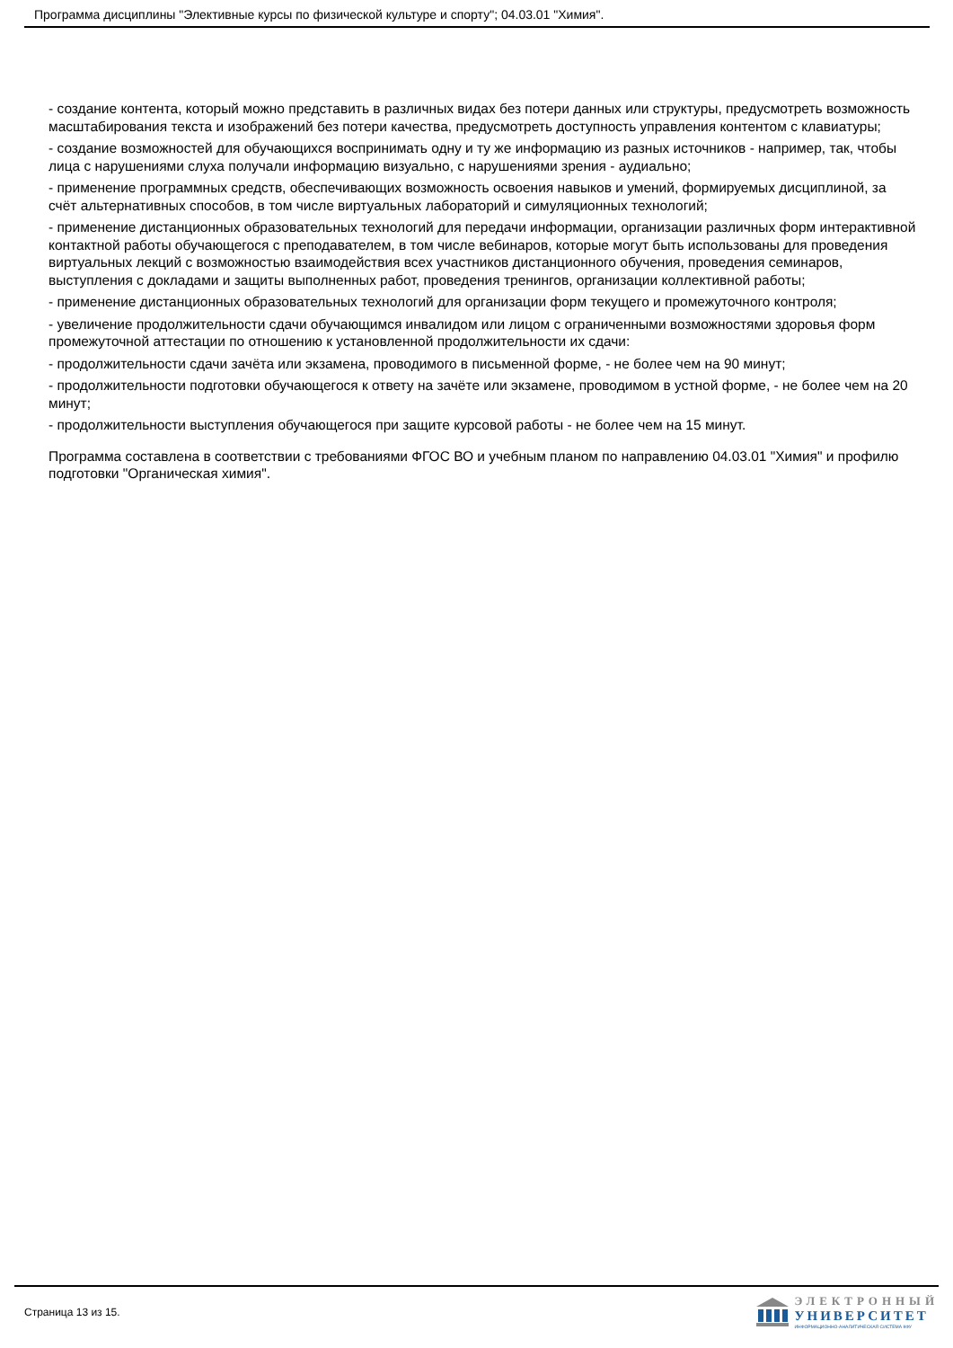Программа дисциплины "Элективные курсы по физической культуре и спорту"; 04.03.01 "Химия".
- создание контента, который можно представить в различных видах без потери данных или структуры, предусмотреть возможность масштабирования текста и изображений без потери качества, предусмотреть доступность управления контентом с клавиатуры;
- создание возможностей для обучающихся воспринимать одну и ту же информацию из разных источников - например, так, чтобы лица с нарушениями слуха получали информацию визуально, с нарушениями зрения - аудиально;
- применение программных средств, обеспечивающих возможность освоения навыков и умений, формируемых дисциплиной, за счёт альтернативных способов, в том числе виртуальных лабораторий и симуляционных технологий;
- применение дистанционных образовательных технологий для передачи информации, организации различных форм интерактивной контактной работы обучающегося с преподавателем, в том числе вебинаров, которые могут быть использованы для проведения виртуальных лекций с возможностью взаимодействия всех участников дистанционного обучения, проведения семинаров, выступления с докладами и защиты выполненных работ, проведения тренингов, организации коллективной работы;
- применение дистанционных образовательных технологий для организации форм текущего и промежуточного контроля;
- увеличение продолжительности сдачи обучающимся инвалидом или лицом с ограниченными возможностями здоровья форм промежуточной аттестации по отношению к установленной продолжительности их сдачи:
- продолжительности сдачи зачёта или экзамена, проводимого в письменной форме, - не более чем на 90 минут;
- продолжительности подготовки обучающегося к ответу на зачёте или экзамене, проводимом в устной форме, - не более чем на 20 минут;
- продолжительности выступления обучающегося при защите курсовой работы - не более чем на 15 минут.
Программа составлена в соответствии с требованиями ФГОС ВО и учебным планом по направлению 04.03.01 "Химия" и профилю подготовки "Органическая химия".
Страница 13 из 15.
ЭЛЕКТРОННЫЙ
УНИВЕРСИТЕТ
ИНФОРМАЦИОННО-АНАЛИТИЧЕСКАЯ СИСТЕМА КФУ